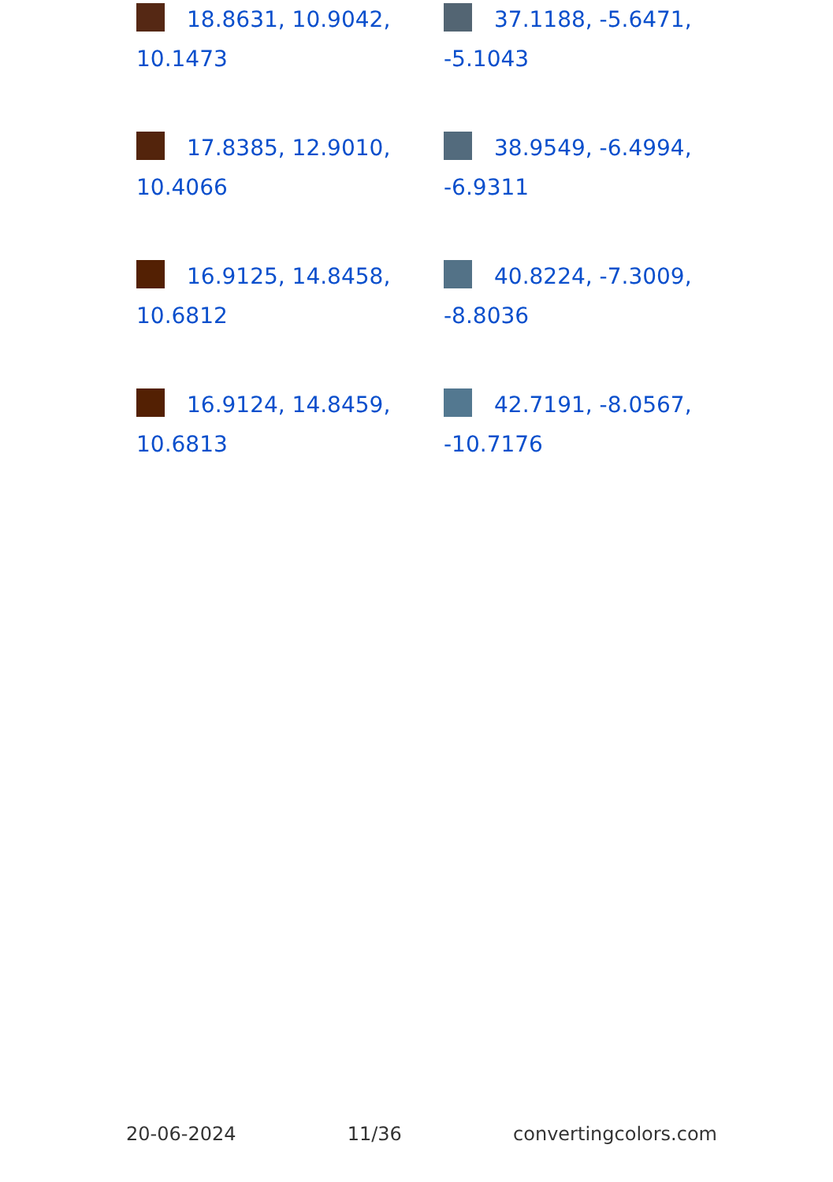18.8631, 10.9042, 10.1473
37.1188, -5.6471, -5.1043
17.8385, 12.9010, 10.4066
38.9549, -6.4994, -6.9311
16.9125, 14.8458, 10.6812
40.8224, -7.3009, -8.8036
16.9124, 14.8459, 10.6813
42.7191, -8.0567, -10.7176
20-06-2024 11/36 convertingcolors.com